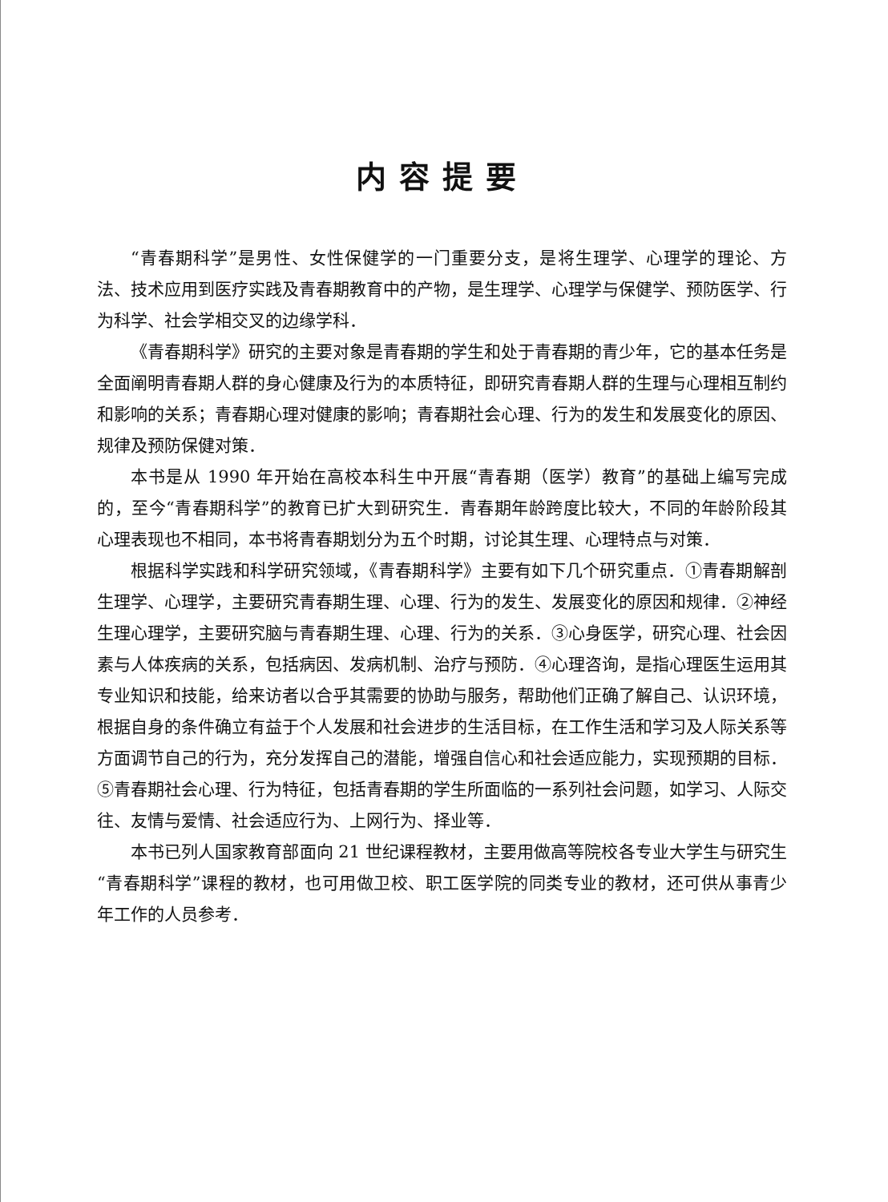内容提要
“青春期科学”是男性、女性保健学的一门重要分支，是将生理学、心理学的理论、方法、技术应用到医疗实践及青春期教育中的产物，是生理学、心理学与保健学、预防医学、行为科学、社会学相交叉的边缘学科．
《青春期科学》研究的主要对象是青春期的学生和处于青春期的青少年，它的基本任务是全面阐明青春期人群的身心健康及行为的本质特征，即研究青春期人群的生理与心理相互制约和影响的关系；青春期心理对健康的影响；青春期社会心理、行为的发生和发展变化的原因、规律及预防保健对策．
本书是从 1990 年开始在高校本科生中开展“青春期（医学）教育”的基础上编写完成的，至今“青春期科学”的教育已扩大到研究生．青春期年龄跨度比较大，不同的年龄阶段其心理表现也不相同，本书将青春期划分为五个时期，讨论其生理、心理特点与对策．
根据科学实践和科学研究领域，《青春期科学》主要有如下几个研究重点．①青春期解剖生理学、心理学，主要研究青春期生理、心理、行为的发生、发展变化的原因和规律．②神经生理心理学，主要研究脑与青春期生理、心理、行为的关系．③心身医学，研究心理、社会因素与人体疾病的关系，包括病因、发病机制、治疗与预防．④心理咨询，是指心理医生运用其专业知识和技能，给来访者以合乎其需要的协助与服务，帮助他们正确了解自己、认识环境，根据自身的条件确立有益于个人发展和社会进步的生活目标，在工作生活和学习及人际关系等方面调节自己的行为，充分发挥自己的潜能，增强自信心和社会适应能力，实现预期的目标．⑤青春期社会心理、行为特征，包括青春期的学生所面临的一系列社会问题，如学习、人际交往、友情与爱情、社会适应行为、上网行为、择业等．
本书已列人国家教育部面向 21 世纪课程教材，主要用做高等院校各专业大学生与研究生“青春期科学”课程的教材，也可用做卫校、职工医学院的同类专业的教材，还可供从事青少年工作的人员参考．